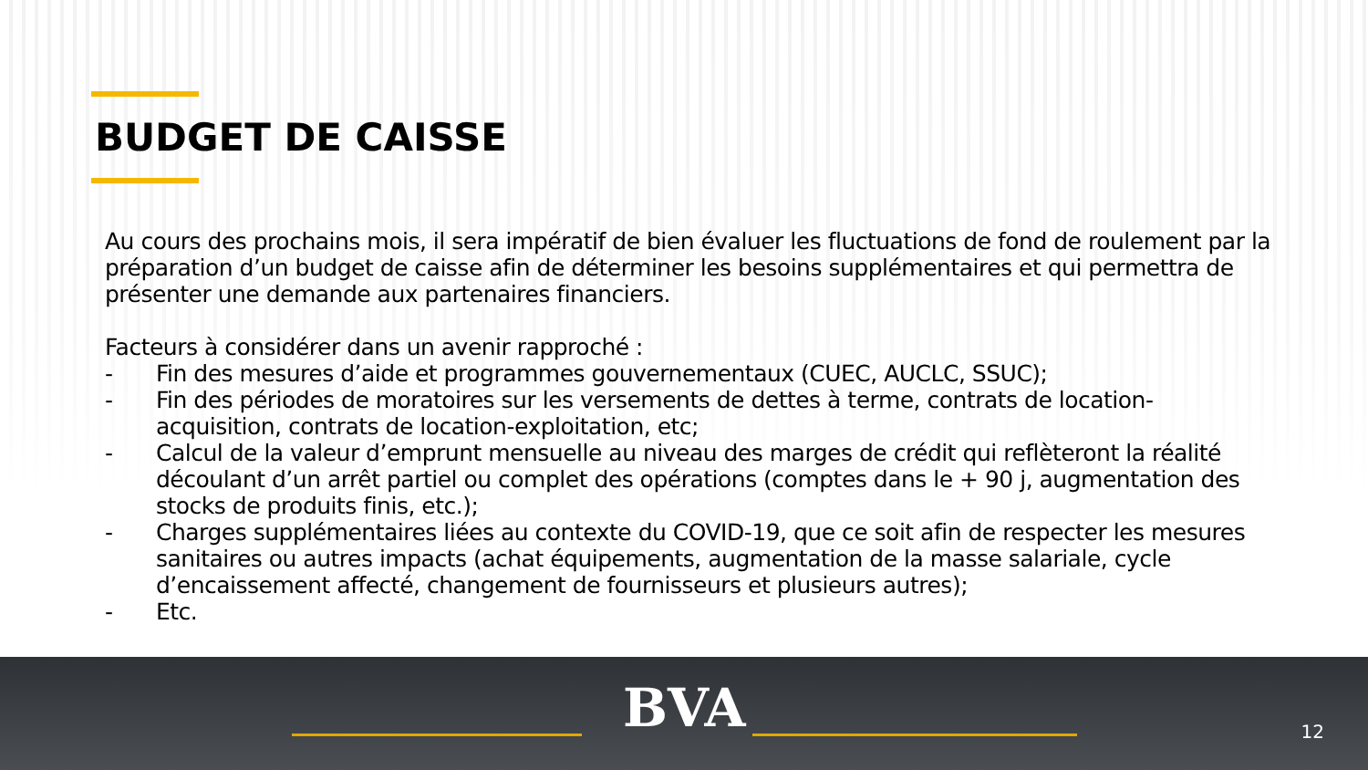BUDGET DE CAISSE
Au cours des prochains mois, il sera impératif de bien évaluer les fluctuations de fond de roulement par la préparation d’un budget de caisse afin de déterminer les besoins supplémentaires et qui permettra de présenter une demande aux partenaires financiers.
Facteurs à considérer dans un avenir rapproché :
- Fin des mesures d’aide et programmes gouvernementaux (CUEC, AUCLC, SSUC);
- Fin des périodes de moratoires sur les versements de dettes à terme, contrats de location-acquisition, contrats de location-exploitation, etc;
- Calcul de la valeur d’emprunt mensuelle au niveau des marges de crédit qui reflèteront la réalité découlant d’un arrêt partiel ou complet des opérations (comptes dans le + 90 j, augmentation des stocks de produits finis, etc.);
- Charges supplémentaires liées au contexte du COVID-19, que ce soit afin de respecter les mesures sanitaires ou autres impacts (achat équipements, augmentation de la masse salariale, cycle d’encaissement affecté, changement de fournisseurs et plusieurs autres);
- Etc.
BVA 12